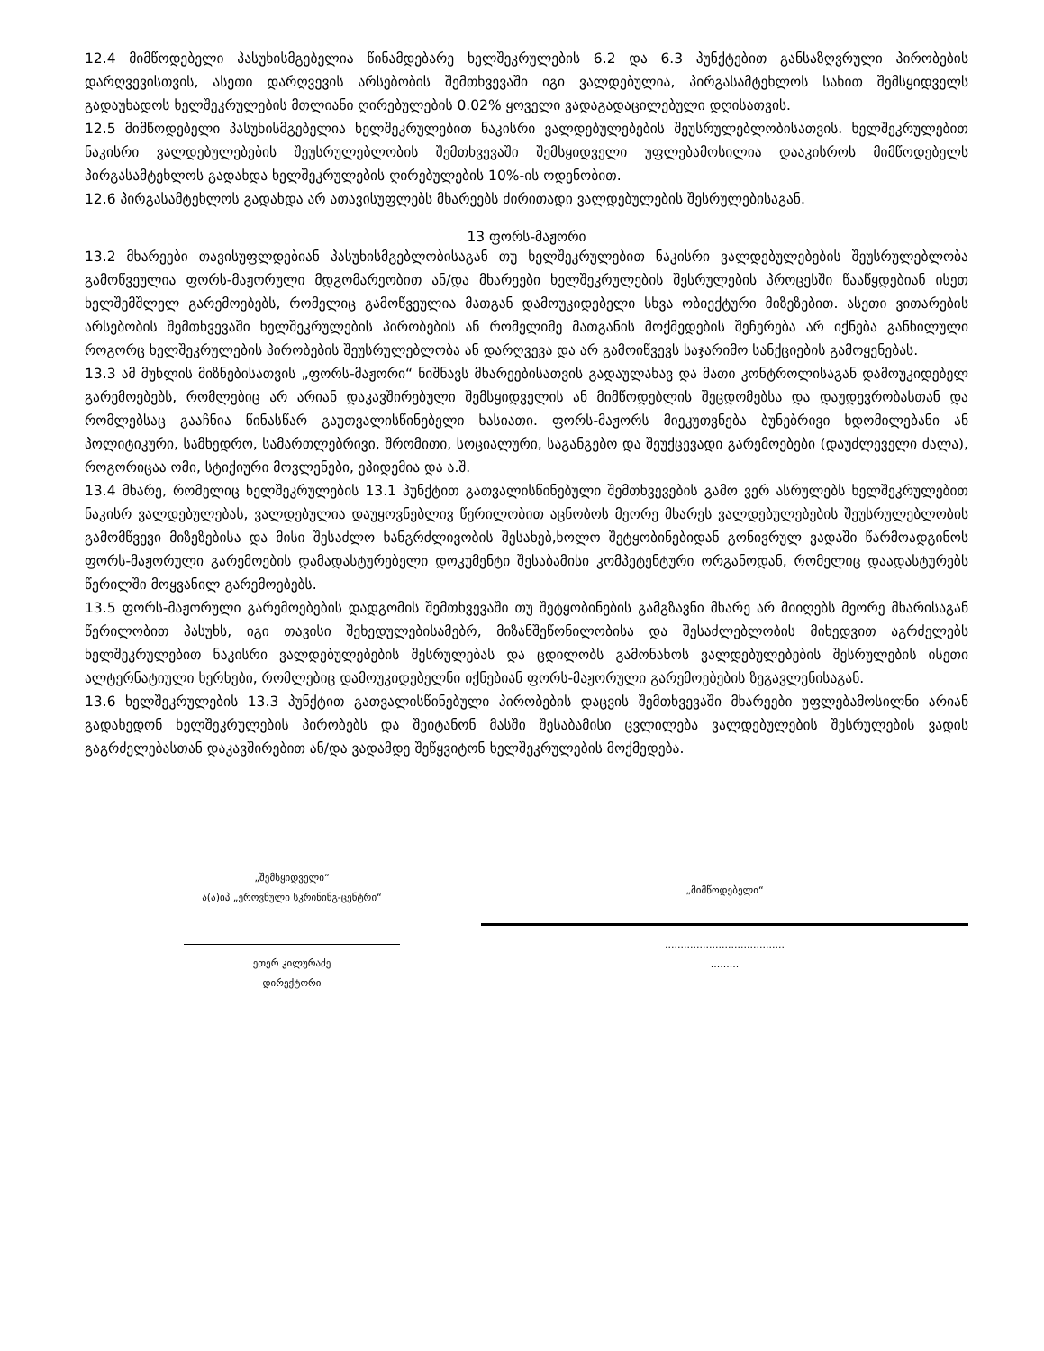12.4 მიმწოდებელი პასუხისმგებელია წინამდებარე ხელშეკრულების 6.2 და 6.3 პუნქტებით განსაზღვრული პირობების დარღვევისთვის, ასეთი დარღვევის არსებობის შემთხვევაში იგი ვალდებულია, პირგასამტეხლოს სახით შემსყიდველს გადაუხადოს ხელშეკრულების მთლიანი ღირებულების 0.02% ყოველი ვადაგადაცილებული დღისათვის.
12.5 მიმწოდებელი პასუხისმგებელია ხელშეკრულებით ნაკისრი ვალდებულებების შეუსრულებლობისათვის. ხელშეკრულებით ნაკისრი ვალდებულებების შეუსრულებლობის შემთხვევაში შემსყიდველი უფლებამოსილია დააკისროს მიმწოდებელს პირგასამტეხლოს გადახდა ხელშეკრულების ღირებულების 10%-ის ოდენობით.
12.6 პირგასამტეხლოს გადახდა არ ათავისუფლებს მხარეებს ძირითადი ვალდებულების შესრულებისაგან.
13 ფორს-მაჟორი
13.2 მხარეები თავისუფლდებიან პასუხისმგებლობისაგან თუ ხელშეკრულებით ნაკისრი ვალდებულებების შეუსრულებლობა გამოწვეულია ფორს-მაჟორული მდგომარეობით ან/და მხარეები ხელშეკრულების შესრულების პროცესში წააწყდებიან ისეთ ხელშემშლელ გარემოებებს, რომელიც გამოწვეულია მათგან დამოუკიდებელი სხვა ობიექტური მიზეზებით. ასეთი ვითარების არსებობის შემთხვევაში ხელშეკრულების პირობების ან რომელიმე მათგანის მოქმედების შეჩერება არ იქნება განხილული როგორც ხელშეკრულების პირობების შეუსრულებლობა ან დარღვევა და არ გამოიწვევს საჯარიმო სანქციების გამოყენებას.
13.3 ამ მუხლის მიზნებისათვის „ფორს-მაჟორი“ ნიშნავს მხარეებისათვის გადაულახავ და მათი კონტროლისაგან დამოუკიდებელ გარემოებებს, რომლებიც არ არიან დაკავშირებული შემსყიდველის ან მიმწოდებლის შეცდომებსა და დაუდევრობასთან და რომლებსაც გააჩნია წინასწარ გაუთვალისწინებელი ხასიათი. ფორს-მაჟორს მიეკუთვნება ბუნებრივი ხდომილებანი ან პოლიტიკური, სამხედრო, სამართლებრივი, შრომითი, სოციალური, საგანგებო და შეუქცევადი გარემოებები (დაუძლეველი ძალა), როგორიცაა ომი, სტიქიური მოვლენები, ეპიდემია და ა.შ.
13.4 მხარე, რომელიც ხელშეკრულების 13.1 პუნქტით გათვალისწინებული შემთხვევების გამო ვერ ასრულებს ხელშეკრულებით ნაკისრ ვალდებულებას, ვალდებულია დაუყოვნებლივ წერილობით აცნობოს მეორე მხარეს ვალდებულებების შეუსრულებლობის გამომწვევი მიზეზებისა და მისი შესაძლო ხანგრძლივობის შესახებ,ხოლო შეტყობინებიდან გონივრულ ვადაში წარმოადგინოს ფორს-მაჟორული გარემოების დამადასტურებელი დოკუმენტი შესაბამისი კომპეტენტური ორგანოდან, რომელიც დაადასტურებს წერილში მოყვანილ გარემოებებს.
13.5 ფორს-მაჟორული გარემოებების დადგომის შემთხვევაში თუ შეტყობინების გამგზავნი მხარე არ მიიღებს მეორე მხარისაგან წერილობით პასუხს, იგი თავისი შეხედულებისამებრ, მიზანშეწონილობისა და შესაძლებლობის მიხედვით აგრძელებს ხელშეკრულებით ნაკისრი ვალდებულებების შესრულებას და ცდილობს გამონახოს ვალდებულებების შესრულების ისეთი ალტერნატიული ხერხები, რომლებიც დამოუკიდებელნი იქნებიან ფორს-მაჟორული გარემოებების ზეგავლენისაგან.
13.6 ხელშეკრულების 13.3 პუნქტით გათვალისწინებული პირობების დაცვის შემთხვევაში მხარეები უფლებამოსილნი არიან გადახედონ ხელშეკრულების პირობებს და შეიტანონ მასში შესაბამისი ცვლილება ვალდებულების შესრულების ვადის გაგრძელებასთან დაკავშირებით ან/და ვადამდე შეწყვიტონ ხელშეკრულების მოქმედება.
„შემსყიდველი“
ა(ა)იპ „ეროვნული სკრინინგ-ცენტრი“
ეთერ კილურაძე
დირექტორი
„მიმწოდებელი“
......................................
.........